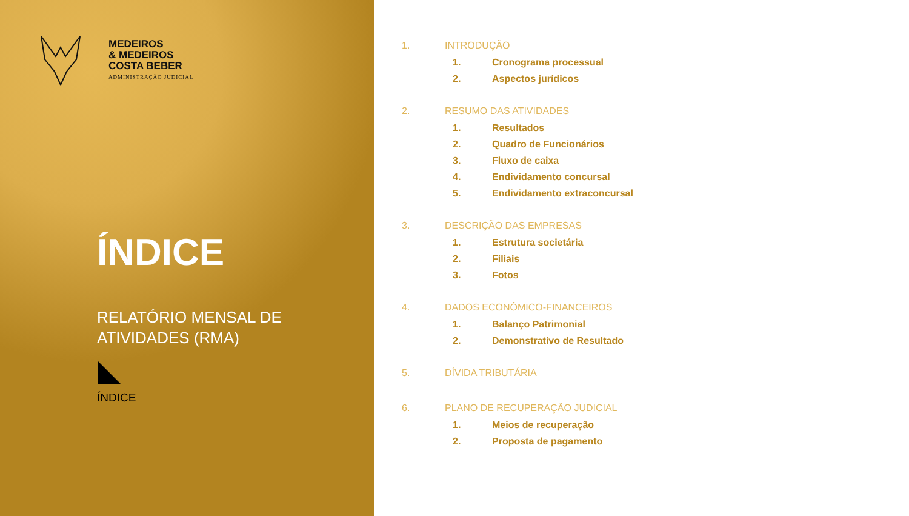MEDEIROS
& MEDEIROS
COSTA BEBER
ADMINISTRAÇÃO JUDICIAL
ÍNDICE
RELATÓRIO MENSAL DE
ATIVIDADES (RMA)
ÍNDICE
1. INTRODUÇÃO
1. Cronograma processual
2. Aspectos jurídicos
2. RESUMO DAS ATIVIDADES
1. Resultados
2. Quadro de Funcionários
3. Fluxo de caixa
4. Endividamento concursal
5. Endividamento extraconcursal
3. DESCRIÇÃO DAS EMPRESAS
1. Estrutura societária
2. Filiais
3. Fotos
4. DADOS ECONÔMICO-FINANCEIROS
1. Balanço Patrimonial
2. Demonstrativo de Resultado
5. DÍVIDA TRIBUTÁRIA
6. PLANO DE RECUPERAÇÃO JUDICIAL
1. Meios de recuperação
2. Proposta de pagamento